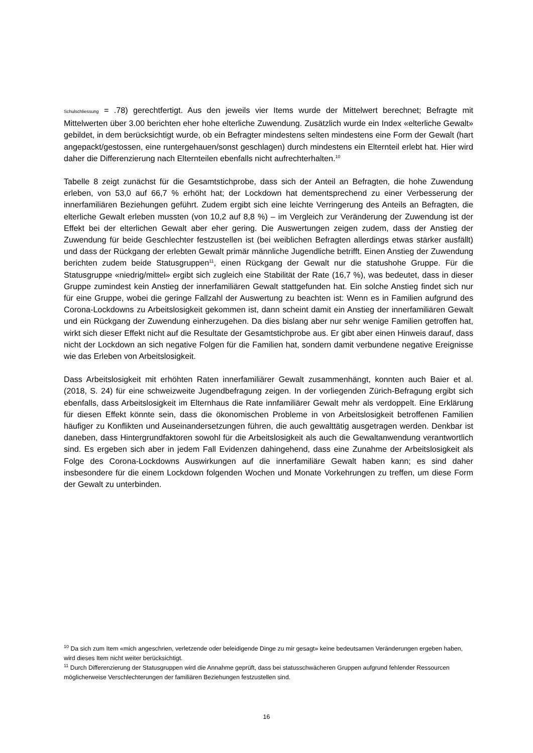Schulschliessung = .78) gerechtfertigt. Aus den jeweils vier Items wurde der Mittelwert berechnet; Befragte mit Mittelwerten über 3.00 berichten eher hohe elterliche Zuwendung. Zusätzlich wurde ein Index «elterliche Gewalt» gebildet, in dem berücksichtigt wurde, ob ein Befragter mindestens selten mindestens eine Form der Gewalt (hart angepackt/gestossen, eine runtergehauen/sonst geschlagen) durch mindestens ein Elternteil erlebt hat. Hier wird daher die Differenzierung nach Elternteilen ebenfalls nicht aufrechterhalten.<sup>10</sup>
Tabelle 8 zeigt zunächst für die Gesamtstichprobe, dass sich der Anteil an Befragten, die hohe Zuwendung erleben, von 53,0 auf 66,7 % erhöht hat; der Lockdown hat dementsprechend zu einer Verbesserung der innerfamiliären Beziehungen geführt. Zudem ergibt sich eine leichte Verringerung des Anteils an Befragten, die elterliche Gewalt erleben mussten (von 10,2 auf 8,8 %) – im Vergleich zur Veränderung der Zuwendung ist der Effekt bei der elterlichen Gewalt aber eher gering. Die Auswertungen zeigen zudem, dass der Anstieg der Zuwendung für beide Geschlechter festzustellen ist (bei weiblichen Befragten allerdings etwas stärker ausfällt) und dass der Rückgang der erlebten Gewalt primär männliche Jugendliche betrifft. Einen Anstieg der Zuwendung berichten zudem beide Statusgruppen<sup>11</sup>, einen Rückgang der Gewalt nur die statushohe Gruppe. Für die Statusgruppe «niedrig/mittel» ergibt sich zugleich eine Stabilität der Rate (16,7 %), was bedeutet, dass in dieser Gruppe zumindest kein Anstieg der innerfamiliären Gewalt stattgefunden hat. Ein solche Anstieg findet sich nur für eine Gruppe, wobei die geringe Fallzahl der Auswertung zu beachten ist: Wenn es in Familien aufgrund des Corona-Lockdowns zu Arbeitslosigkeit gekommen ist, dann scheint damit ein Anstieg der innerfamiliären Gewalt und ein Rückgang der Zuwendung einherzugehen. Da dies bislang aber nur sehr wenige Familien getroffen hat, wirkt sich dieser Effekt nicht auf die Resultate der Gesamtstichprobe aus. Er gibt aber einen Hinweis darauf, dass nicht der Lockdown an sich negative Folgen für die Familien hat, sondern damit verbundene negative Ereignisse wie das Erleben von Arbeitslosigkeit.
Dass Arbeitslosigkeit mit erhöhten Raten innerfamiliärer Gewalt zusammenhängt, konnten auch Baier et al. (2018, S. 24) für eine schweizweite Jugendbefragung zeigen. In der vorliegenden Zürich-Befragung ergibt sich ebenfalls, dass Arbeitslosigkeit im Elternhaus die Rate innfamiliärer Gewalt mehr als verdoppelt. Eine Erklärung für diesen Effekt könnte sein, dass die ökonomischen Probleme in von Arbeitslosigkeit betroffenen Familien häufiger zu Konflikten und Auseinandersetzungen führen, die auch gewalttätig ausgetragen werden. Denkbar ist daneben, dass Hintergrundfaktoren sowohl für die Arbeitslosigkeit als auch die Gewaltanwendung verantwortlich sind. Es ergeben sich aber in jedem Fall Evidenzen dahingehend, dass eine Zunahme der Arbeitslosigkeit als Folge des Corona-Lockdowns Auswirkungen auf die innerfamiliäre Gewalt haben kann; es sind daher insbesondere für die einem Lockdown folgenden Wochen und Monate Vorkehrungen zu treffen, um diese Form der Gewalt zu unterbinden.
<sup>10</sup> Da sich zum Item «mich angeschrien, verletzende oder beleidigende Dinge zu mir gesagt» keine bedeutsamen Veränderungen ergeben haben, wird dieses Item nicht weiter berücksichtigt.
<sup>11</sup> Durch Differenzierung der Statusgruppen wird die Annahme geprüft, dass bei statusschwächeren Gruppen aufgrund fehlender Ressourcen möglicherweise Verschlechterungen der familiären Beziehungen festzustellen sind.
16